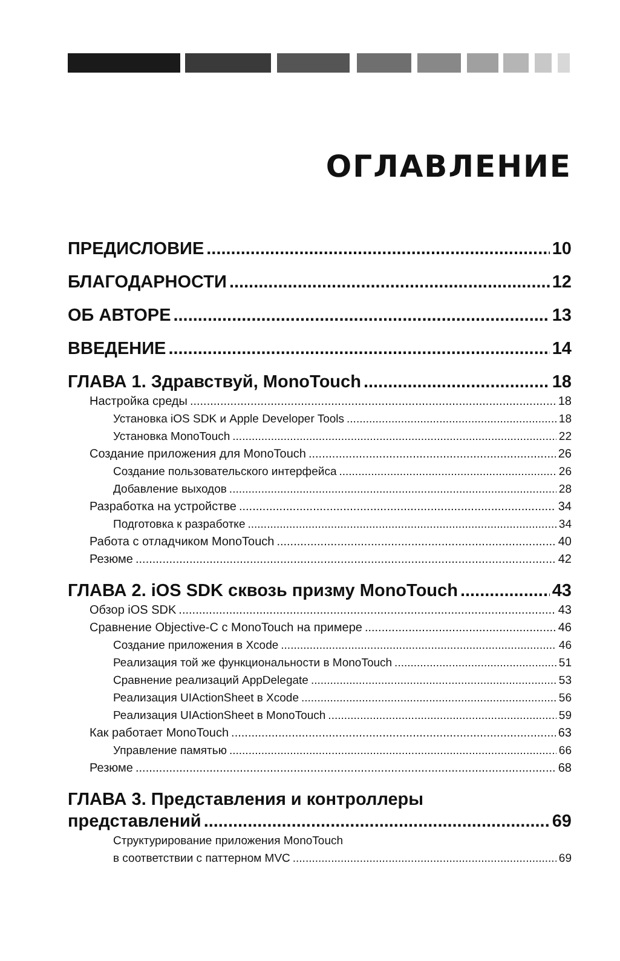ОГЛАВЛЕНИЕ
ПРЕДИСЛОВИЕ 10
БЛАГОДАРНОСТИ 12
ОБ АВТОРЕ 13
ВВЕДЕНИЕ 14
ГЛАВА 1. Здравствуй, MonoTouch 18
Настройка среды 18
Установка iOS SDK и Apple Developer Tools 18
Установка MonoTouch 22
Создание приложения для MonoTouch 26
Создание пользовательского интерфейса 26
Добавление выходов 28
Разработка на устройстве 34
Подготовка к разработке 34
Работа с отладчиком MonoTouch 40
Резюме 42
ГЛАВА 2. iOS SDK сквозь призму MonoTouch 43
Обзор iOS SDK 43
Сравнение Objective-C с MonoTouch на примере 46
Создание приложения в Xcode 46
Реализация той же функциональности в MonoTouch 51
Сравнение реализаций AppDelegate 53
Реализация UIActionSheet в Xcode 56
Реализация UIActionSheet в MonoTouch 59
Как работает MonoTouch 63
Управление памятью 66
Резюме 68
ГЛАВА 3. Представления и контроллеры
представлений 69
Структурирование приложения MonoTouch
в соответствии с паттерном MVC 69